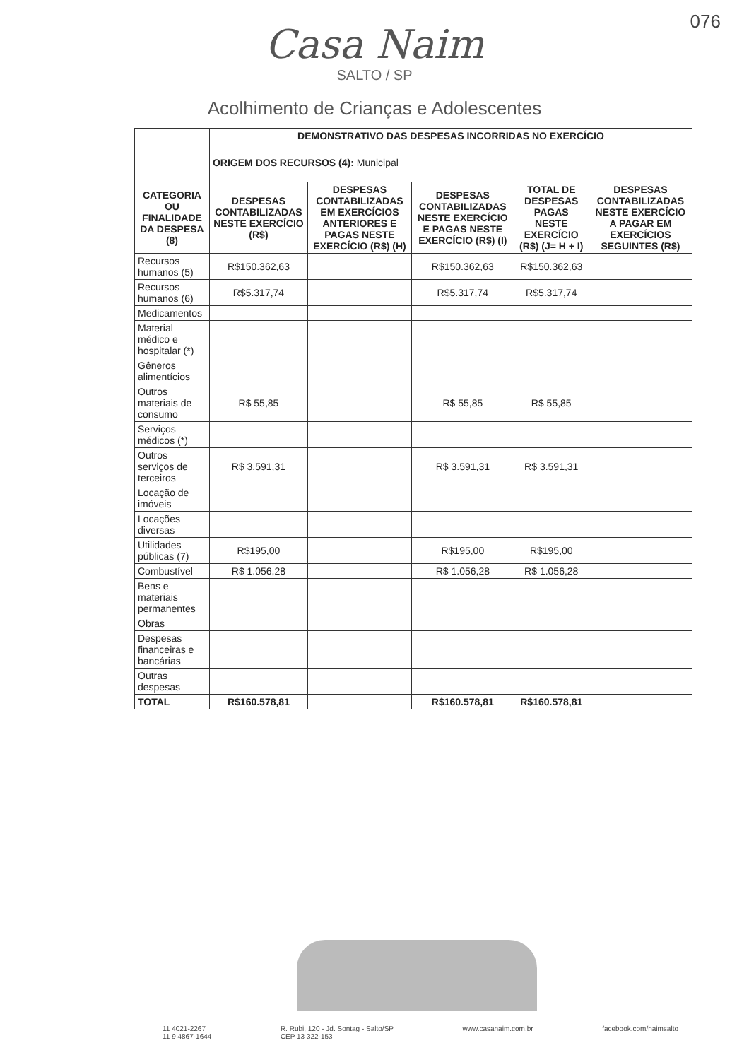076
Casa Naim
SALTO / SP
Acolhimento de Crianças e Adolescentes
| | DEMONSTRATIVO DAS DESPESAS INCORRIDAS NO EXERCÍCIO | | | | |
| | ORIGEM DOS RECURSOS (4): Municipal | | | | |
| CATEGORIA OU FINALIDADE DA DESPESA (8) | DESPESAS CONTABILIZADAS NESTE EXERCÍCIO (R$) | DESPESAS CONTABILIZADAS EM EXERCÍCIOS ANTERIORES E PAGAS NESTE EXERCÍCIO (R$) (H) | DESPESAS CONTABILIZADAS NESTE EXERCÍCIO E PAGAS NESTE EXERCÍCIO (R$) (I) | TOTAL DE DESPESAS PAGAS NESTE EXERCÍCIO (R$) (J= H + I) | DESPESAS CONTABILIZADAS NESTE EXERCÍCIO A PAGAR EM EXERCÍCIOS SEGUINTES (R$) |
| Recursos humanos (5) | R$150.362,63 | | R$150.362,63 | R$150.362,63 | |
| Recursos humanos (6) | R$5.317,74 | | R$5.317,74 | R$5.317,74 | |
| Medicamentos | | | | | |
| Material médico e hospitalar (*) | | | | | |
| Gêneros alimentícios | | | | | |
| Outros materiais de consumo | R$ 55,85 | | R$ 55,85 | R$ 55,85 | |
| Serviços médicos (*) | | | | | |
| Outros serviços de terceiros | R$ 3.591,31 | | R$ 3.591,31 | R$ 3.591,31 | |
| Locação de imóveis | | | | | |
| Locações diversas | | | | | |
| Utilidades públicas (7) | R$195,00 | | R$195,00 | R$195,00 | |
| Combustível | R$ 1.056,28 | | R$ 1.056,28 | R$ 1.056,28 | |
| Bens e materiais permanentes | | | | | |
| Obras | | | | | |
| Despesas financeiras e bancárias | | | | | |
| Outras despesas | | | | | |
| TOTAL | R$160.578,81 | | R$160.578,81 | R$160.578,81 | |
11 4021-2267
11 9 4867-1644 R. Rubi, 120 - Jd. Sontag - Salto/SP
CEP 13 322-153 www.casanaim.com.br facebook.com/naimsalto